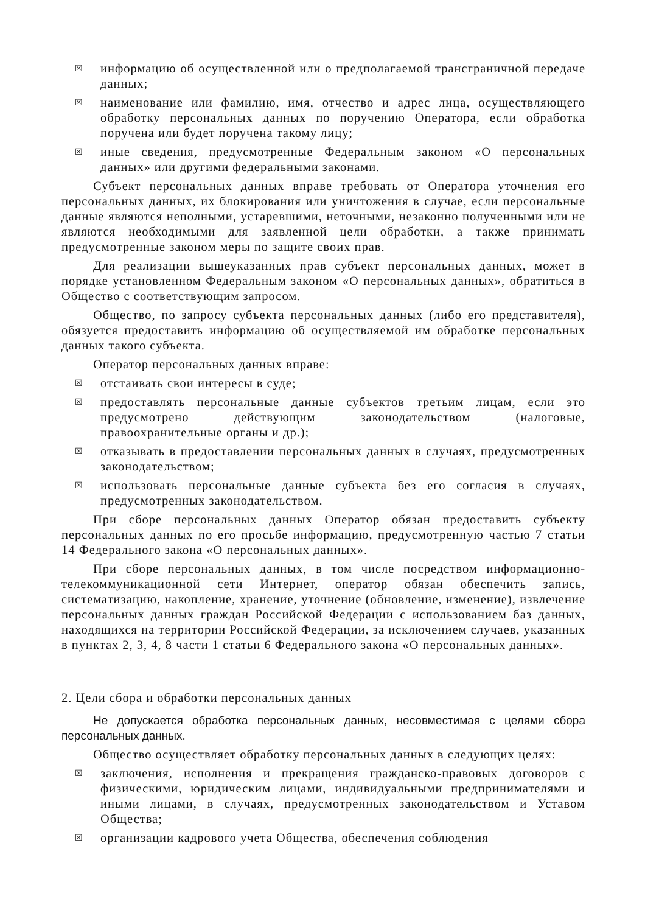☒ информацию об осуществленной или о предполагаемой трансграничной передаче данных;
☒ наименование или фамилию, имя, отчество и адрес лица, осуществляющего обработку персональных данных по поручению Оператора, если обработка поручена или будет поручена такому лицу;
☒ иные сведения, предусмотренные Федеральным законом «О персональных данных» или другими федеральными законами.
Субъект персональных данных вправе требовать от Оператора уточнения его персональных данных, их блокирования или уничтожения в случае, если персональные данные являются неполными, устаревшими, неточными, незаконно полученными или не являются необходимыми для заявленной цели обработки, а также принимать предусмотренные законом меры по защите своих прав.
Для реализации вышеуказанных прав субъект персональных данных, может в порядке установленном Федеральным законом «О персональных данных», обратиться в Общество с соответствующим запросом.
Общество, по запросу субъекта персональных данных (либо его представителя), обязуется предоставить информацию об осуществляемой им обработке персональных данных такого субъекта.
Оператор персональных данных вправе:
☒ отстаивать свои интересы в суде;
☒ предоставлять персональные данные субъектов третьим лицам, если это предусмотрено действующим законодательством (налоговые, правоохранительные органы и др.);
☒ отказывать в предоставлении персональных данных в случаях, предусмотренных законодательством;
☒ использовать персональные данные субъекта без его согласия в случаях, предусмотренных законодательством.
При сборе персональных данных Оператор обязан предоставить субъекту персональных данных по его просьбе информацию, предусмотренную частью 7 статьи 14 Федерального закона «О персональных данных».
При сборе персональных данных, в том числе посредством информационно-телекоммуникационной сети Интернет, оператор обязан обеспечить запись, систематизацию, накопление, хранение, уточнение (обновление, изменение), извлечение персональных данных граждан Российской Федерации с использованием баз данных, находящихся на территории Российской Федерации, за исключением случаев, указанных в пунктах 2, 3, 4, 8 части 1 статьи 6 Федерального закона «О персональных данных».
2. Цели сбора и обработки персональных данных
Не допускается обработка персональных данных, несовместимая с целями сбора персональных данных.
Общество осуществляет обработку персональных данных в следующих целях:
☒ заключения, исполнения и прекращения гражданско-правовых договоров с физическими, юридическим лицами, индивидуальными предпринимателями и иными лицами, в случаях, предусмотренных законодательством и Уставом Общества;
☒ организации кадрового учета Общества, обеспечения соблюдения